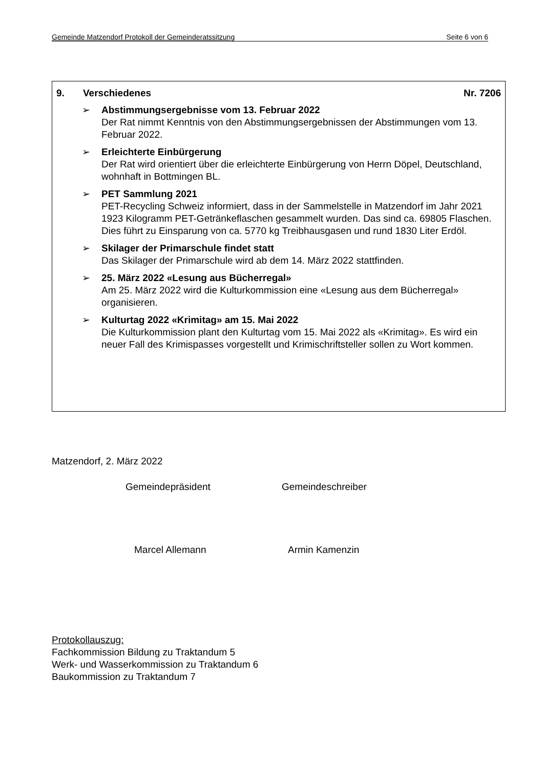Gemeinde Matzendorf Protokoll der Gemeinderatssitzung Seite 6 von 6
9. Verschiedenes Nr. 7206
➢ Abstimmungsergebnisse vom 13. Februar 2022
Der Rat nimmt Kenntnis von den Abstimmungsergebnissen der Abstimmungen vom 13. Februar 2022.
➢ Erleichterte Einbürgerung
Der Rat wird orientiert über die erleichterte Einbürgerung von Herrn Döpel, Deutschland, wohnhaft in Bottmingen BL.
➢ PET Sammlung 2021
PET-Recycling Schweiz informiert, dass in der Sammelstelle in Matzendorf im Jahr 2021 1923 Kilogramm PET-Getränkeflaschen gesammelt wurden. Das sind ca. 69805 Flaschen. Dies führt zu Einsparung von ca. 5770 kg Treibhausgasen und rund 1830 Liter Erdöl.
➢ Skilager der Primarschule findet statt
Das Skilager der Primarschule wird ab dem 14. März 2022 stattfinden.
➢ 25. März 2022 «Lesung aus Bücherregal»
Am 25. März 2022 wird die Kulturkommission eine «Lesung aus dem Bücherregal» organisieren.
➢ Kulturtag 2022 «Krimitag» am 15. Mai 2022
Die Kulturkommission plant den Kulturtag vom 15. Mai 2022 als «Krimitag». Es wird ein neuer Fall des Krimispasses vorgestellt und Krimischriftsteller sollen zu Wort kommen.
Matzendorf, 2. März 2022
Gemeindepräsident Gemeindeschreiber
Marcel Allemann Armin Kamenzin
Protokollauszug:
Fachkommission Bildung zu Traktandum 5
Werk- und Wasserkommission zu Traktandum 6
Baukommission zu Traktandum 7